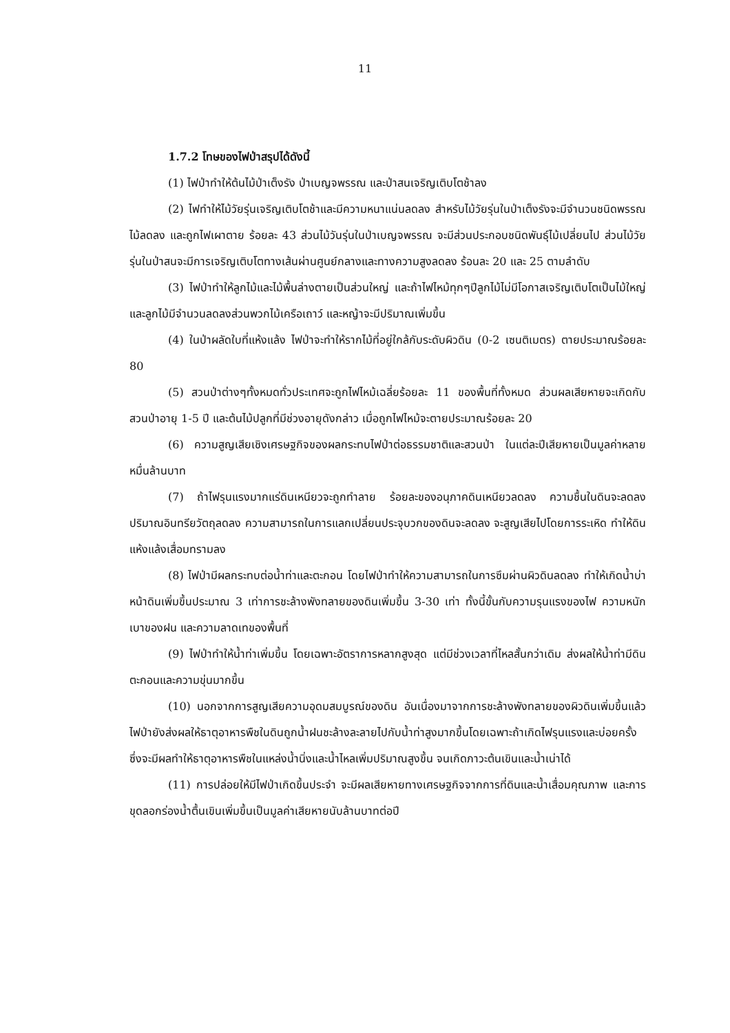11
1.7.2 โทษของไฟป่าสรุปได้ดังนี้
(1) ไฟป่าทำให้ต้นไม้ป่าเต็งรัง ป่าเบญจพรรณ และป่าสนเจริญเติบโตช้าลง
(2) ไฟทำให้ไม้วัยรุ่นเจริญเติบโตช้าและมีความหนาแน่นลดลง สำหรับไม้วัยรุ่นในป่าเต็งรังจะมีจำนวนชนิดพรรณไม้ลดลง และถูกไฟเผาตาย ร้อยละ 43 ส่วนไม้วันรุ่นในป่าเบญจพรรณ จะมีส่วนประกอบชนิดพันธุ์ไม้เปลี่ยนไป ส่วนไม้วัยรุ่นในป่าสนจะมีการเจริญเติบโตทางเส้นผ่านศูนย์กลางและทางความสูงลดลง ร้อนละ 20 และ 25 ตามลำดับ
(3) ไฟป่าทำให้ลูกไม้และไม้พื้นล่างตายเป็นส่วนใหญ่ และถ้าไฟไหม้ทุกๆปีลูกไม้ไม่มีโอกาสเจริญเติบโตเป็นไม้ใหญ่ และลูกไม้มีจำนวนลดลงส่วนพวกไม้เครือเถาว์ และหญ้าจะมีปริมาณเพิ่มขึ้น
(4) ในป่าผลัดใบที่แห้งแล้ง ไฟป่าจะทำให้รากไม้ที่อยู่ใกล้กับระดับผิวดิน (0-2 เซนติเมตร) ตายประมาณร้อยละ 80
(5) สวนป่าต่างๆทั้งหมดทั่วประเทศจะถูกไฟไหม้เฉลี่ยร้อยละ 11 ของพื้นที่ทั้งหมด ส่วนผลเสียหายจะเกิดกับสวนป่าอายุ 1-5 ปี และต้นไม้ปลูกที่มีช่วงอายุดังกล่าว เมื่อถูกไฟไหม้จะตายประมาณร้อยละ 20
(6) ความสูญเสียเชิงเศรษฐกิจของผลกระทบไฟป่าต่อธรรมชาติและสวนป่า ในแต่ละปีเสียหายเป็นมูลค่าหลายหมื่นล้านบาท
(7) ถ้าไฟรุนแรงมากแร่ดินเหนียวจะถูกทำลาย ร้อยละของอนุภาคดินเหนียวลดลง ความชื้นในดินจะลดลง ปริมาณอินทรียวัตถุลดลง ความสามารถในการแลกเปลี่ยนประจุบวกของดินจะลดลง จะสูญเสียไปโดยการระเหิด ทำให้ดินแห้งแล้งเสื่อมทรามลง
(8) ไฟป่ามีผลกระทบต่อน้ำท่าและตะกอน โดยไฟป่าทำให้ความสามารถในการซึมผ่านผิวดินลดลง ทำให้เกิดน้ำบ่าหน้าดินเพิ่มขึ้นประมาณ 3 เท่าการชะล้างพังทลายของดินเพิ่มขึ้น 3-30 เท่า ทั้งนี้ขั้นกับความรุนแรงของไฟ ความหนักเบาของฝน และความลาดเทของพื้นที่
(9) ไฟป่าทำให้น้ำท่าเพิ่มขึ้น โดยเฉพาะอัตราการหลากสูงสุด แต่มีช่วงเวลาที่ไหลสั้นกว่าเดิม ส่งผลให้น้ำท่ามีดินตะกอนและความขุ่นมากขึ้น
(10) นอกจากการสูญเสียความอุดมสมบูรณ์ของดิน อันเนื่องมาจากการชะล้างพังทลายของผิวดินเพิ่มขึ้นแล้ว ไฟป่ายังส่งผลให้ธาตุอาหารพืชในดินถูกน้ำฝนชะล้างละลายไปกับน้ำท่าสูงมากขึ้นโดยเฉพาะถ้าเกิดไฟรุนแรงและบ่อยครั้ง ซึ่งจะมีผลทำให้ธาตุอาหารพืชในแหล่งน้ำนิ่งและน้ำไหลเพิ่มปริมาณสูงขึ้น จนเกิดภาวะต้นเขินและน้ำเน่าได้
(11) การปล่อยให้มีไฟป่าเกิดขึ้นประจำ จะมีผลเสียหายทางเศรษฐกิจจากการที่ดินและน้ำเสื่อมคุณภาพ และการขุดลอกร่องน้ำตื้นเขินเพิ่มขึ้นเป็นมูลค่าเสียหายนับล้านบาทต่อปี